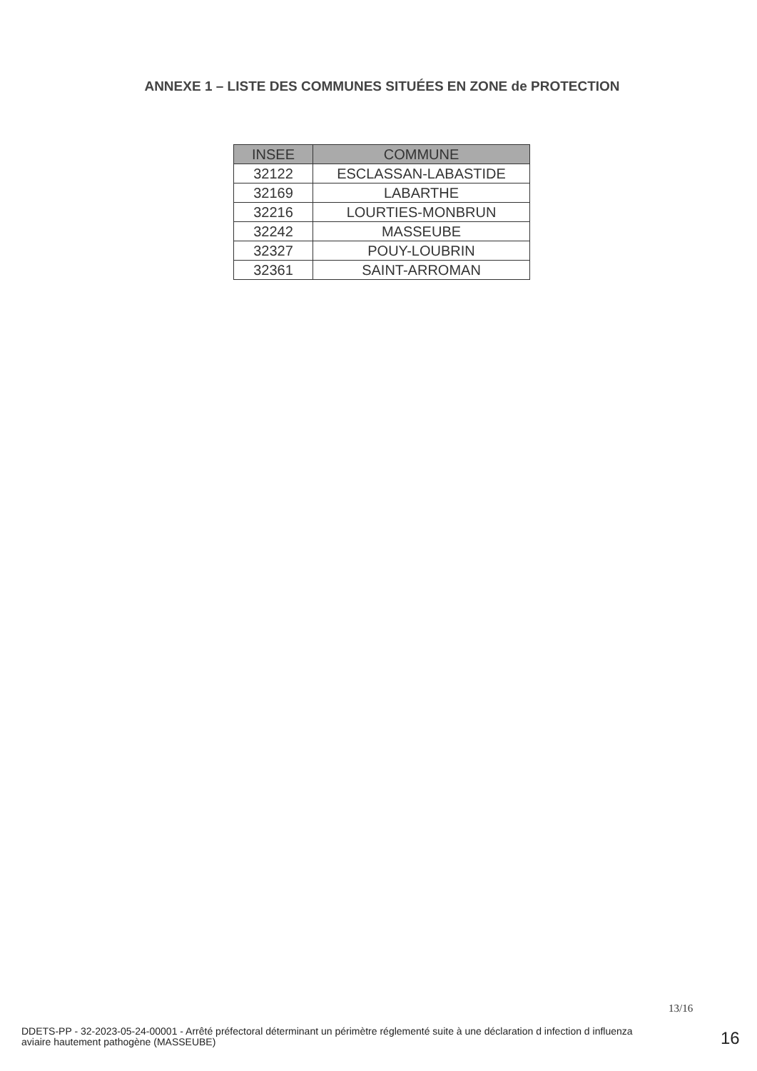ANNEXE 1 – LISTE DES COMMUNES SITUÉES EN ZONE de PROTECTION
| INSEE | COMMUNE |
| --- | --- |
| 32122 | ESCLASSAN-LABASTIDE |
| 32169 | LABARTHE |
| 32216 | LOURTIES-MONBRUN |
| 32242 | MASSEUBE |
| 32327 | POUY-LOUBRIN |
| 32361 | SAINT-ARROMAN |
13/16
DDETS-PP - 32-2023-05-24-00001 - Arrêté préfectoral déterminant un périmètre réglementé suite à une déclaration d infection d influenza aviaire hautement pathogène (MASSEUBE)
16